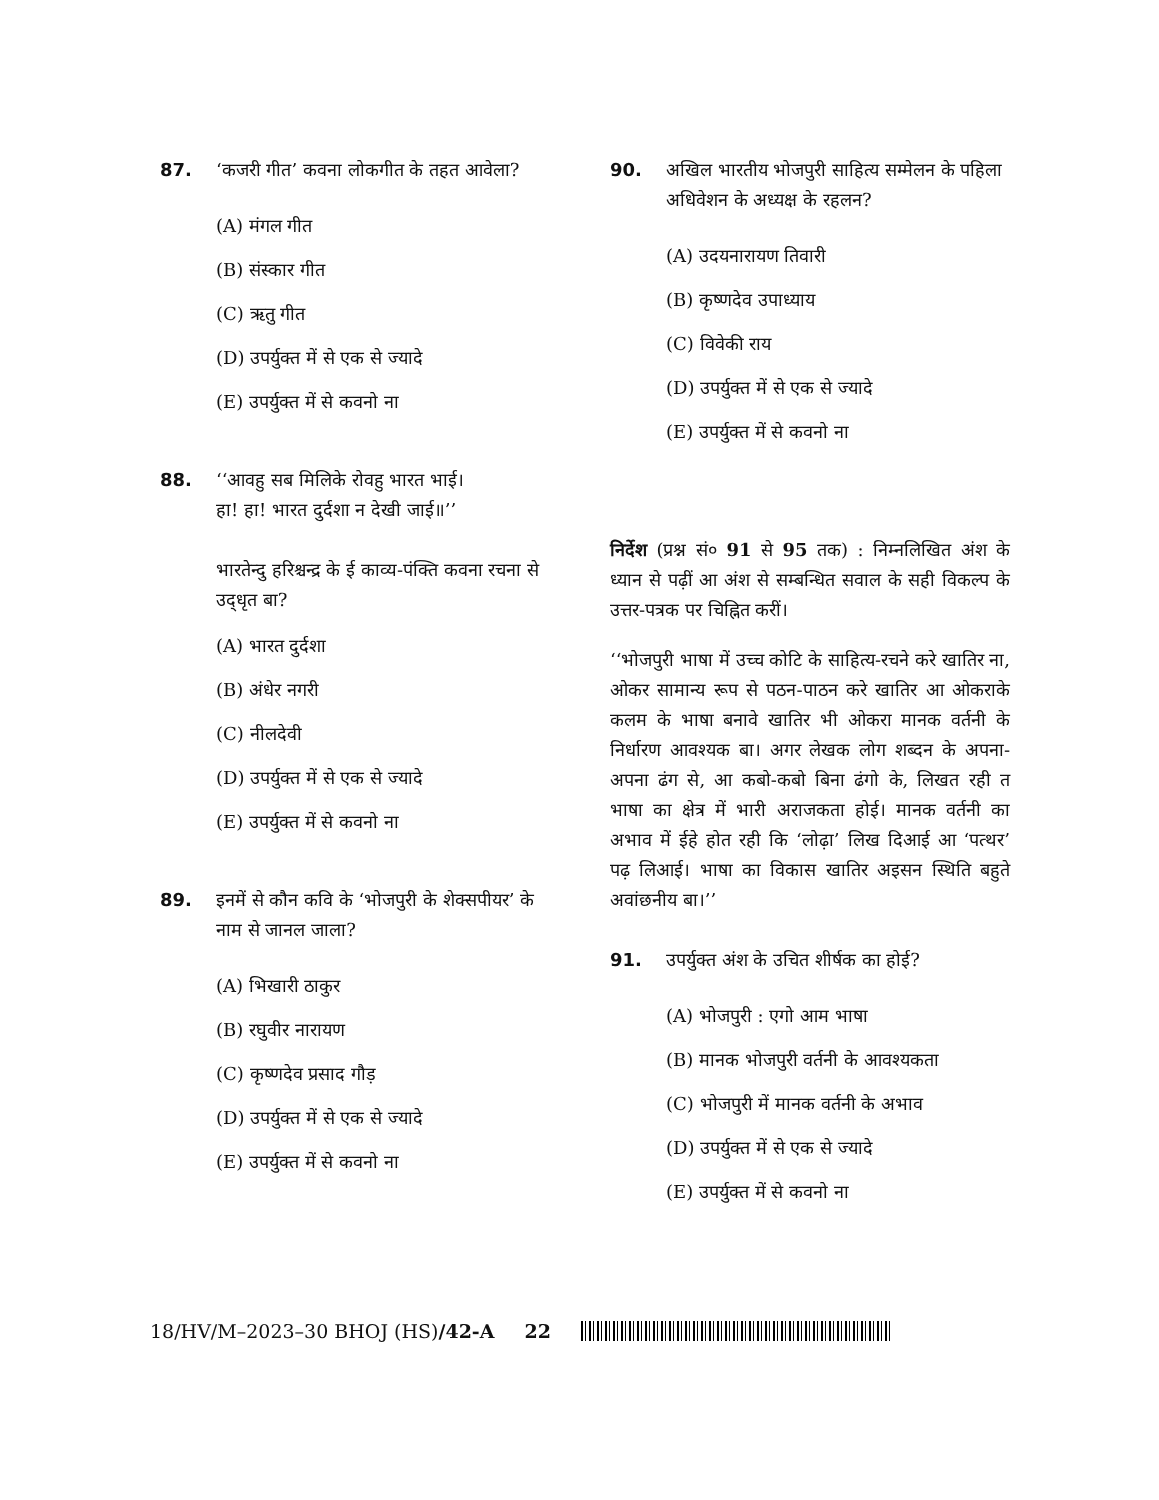87. ‘कजरी गीत’ कवना लोकगीत के तहत आवेला?
(A) मंगल गीत
(B) संस्कार गीत
(C) ऋतु गीत
(D) उपर्युक्त में से एक से ज्यादे
(E) उपर्युक्त में से कवनो ना
88. ‘‘आवहु सब मिलिके रोवहु भारत भाई।
हा! हा! भारत दुर्दशा न देखी जाई॥’’
भारतेन्दु हरिश्चन्द्र के ई काव्य-पंक्ति कवना रचना से उद्‌धृत बा?
(A) भारत दुर्दशा
(B) अंधेर नगरी
(C) नीलदेवी
(D) उपर्युक्त में से एक से ज्यादे
(E) उपर्युक्त में से कवनो ना
89. इनमें से कौन कवि के ‘भोजपुरी के शेक्सपीयर’ के नाम से जानल जाला?
(A) भिखारी ठाकुर
(B) रघुवीर नारायण
(C) कृष्णदेव प्रसाद गौड़
(D) उपर्युक्त में से एक से ज्यादे
(E) उपर्युक्त में से कवनो ना
90. अखिल भारतीय भोजपुरी साहित्य सम्मेलन के पहिला अधिवेशन के अध्यक्ष के रहलन?
(A) उदयनारायण तिवारी
(B) कृष्णदेव उपाध्याय
(C) विवेकी राय
(D) उपर्युक्त में से एक से ज्यादे
(E) उपर्युक्त में से कवनो ना
निर्देश (प्रश्न सं० 91 से 95 तक) : निम्नलिखित अंश के ध्यान से पढ़ीं आ अंश से सम्बन्धित सवाल के सही विकल्प के उत्तर-पत्रक पर चिह्नित करीं।
‘‘भोजपुरी भाषा में उच्च कोटि के साहित्य-रचने करे खातिर ना, ओकर सामान्य रूप से पठन-पाठन करे खातिर आ ओकराके कलम के भाषा बनावे खातिर भी ओकरा मानक वर्तनी के निर्धारण आवश्यक बा। अगर लेखक लोग शब्दन के अपना-अपना ढंग से, आ कबो-कबो बिना ढंगो के, लिखत रही त भाषा का क्षेत्र में भारी अराजकता होई। मानक वर्तनी का अभाव में ईहे होत रही कि ‘लोढ़ा’ लिख दिआई आ ‘पत्थर’ पढ़ लिआई। भाषा का विकास खातिर अइसन स्थिति बहुते अवांछनीय बा।’’
91. उपर्युक्त अंश के उचित शीर्षक का होई?
(A) भोजपुरी : एगो आम भाषा
(B) मानक भोजपुरी वर्तनी के आवश्यकता
(C) भोजपुरी में मानक वर्तनी के अभाव
(D) उपर्युक्त में से एक से ज्यादे
(E) उपर्युक्त में से कवनो ना
18/HV/M–2023–30 BHOJ (HS)/42-A 22